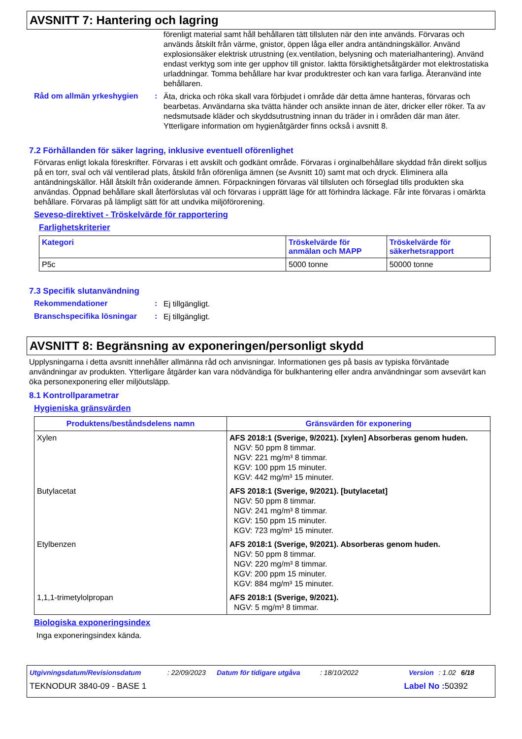AVSNITT 7: Hantering och lagring
förenligt material samt håll behållaren tätt tillsluten när den inte används. Förvaras och används åtskilt från värme, gnistor, öppen låga eller andra antändningskällor. Använd explosionsäker elektrisk utrustning (ex.ventilation, belysning och materialhantering). Använd endast verktyg som inte ger upphov till gnistor. Iaktta försiktighetsåtgärder mot elektrostatiska urladdningar. Tomma behållare har kvar produktrester och kan vara farliga. Återanvänd inte behållaren.
Råd om allmän yrkeshygien :
Äta, dricka och röka skall vara förbjudet i område där detta ämne hanteras, förvaras och bearbetas. Användarna ska tvätta händer och ansikte innan de äter, dricker eller röker. Ta av nedsmutsade kläder och skyddsutrustning innan du träder in i områden där man äter. Ytterligare information om hygienåtgärder finns också i avsnitt 8.
7.2 Förhållanden för säker lagring, inklusive eventuell oförenlighet
Förvaras enligt lokala föreskrifter. Förvaras i ett avskilt och godkänt område. Förvaras i orginalbehållare skyddad från direkt solljus på en torr, sval och väl ventilerad plats, åtskild från oförenliga ämnen (se Avsnitt 10) samt mat och dryck. Eliminera alla antändningskällor. Håll åtskilt från oxiderande ämnen. Förpackningen förvaras väl tillsluten och förseglad tills produkten ska användas. Öppnad behållare skall återförslutas väl och förvaras i upprätt läge för att förhindra läckage. Får inte förvaras i omärkta behållare. Förvaras på lämpligt sätt för att undvika miljöförorening.
Seveso-direktivet - Tröskelvärde för rapportering
Farlighetskriterier
| Kategori | Tröskelvärde för anmälan och MAPP | Tröskelvärde för säkerhetsrapport |
| --- | --- | --- |
| P5c | 5000 tonne | 50000 tonne |
7.3 Specifik slutanvändning
Rekommendationer :
Ej tillgängligt.
Branschspecifika lösningar
:
Ej tillgängligt.
AVSNITT 8: Begränsning av exponeringen/personligt skydd
Upplysningarna i detta avsnitt innehåller allmänna råd och anvisningar. Informationen ges på basis av typiska förväntade användningar av produkten. Ytterligare åtgärder kan vara nödvändiga för bulkhantering eller andra användningar som avsevärt kan öka personexponering eller miljöutsläpp.
8.1 Kontrollparametrar
Hygieniska gränsvärden
| Produktens/beståndsdelens namn | Gränsvärden för exponering |
| --- | --- |
| Xylen | AFS 2018:1 (Sverige, 9/2021). [xylen] Absorberas genom huden. NGV: 50 ppm 8 timmar. NGV: 221 mg/m³ 8 timmar. KGV: 100 ppm 15 minuter. KGV: 442 mg/m³ 15 minuter. |
| Butylacetat | AFS 2018:1 (Sverige, 9/2021). [butylacetat] NGV: 50 ppm 8 timmar. NGV: 241 mg/m³ 8 timmar. KGV: 150 ppm 15 minuter. KGV: 723 mg/m³ 15 minuter. |
| Etylbenzen | AFS 2018:1 (Sverige, 9/2021). Absorberas genom huden. NGV: 50 ppm 8 timmar. NGV: 220 mg/m³ 8 timmar. KGV: 200 ppm 15 minuter. KGV: 884 mg/m³ 15 minuter. |
| 1,1,1-trimetylolpropan | AFS 2018:1 (Sverige, 9/2021). NGV: 5 mg/m³ 8 timmar. |
Biologiska exponeringsindex
Inga exponeringsindex kända.
Utgivningsdatum/Revisionsdatum: 22/09/2023 Datum för tidigare utgåva: 18/10/2022 Version: 1.02 6/18
TEKNODUR 3840-09 - BASE 1 Label No : 50392